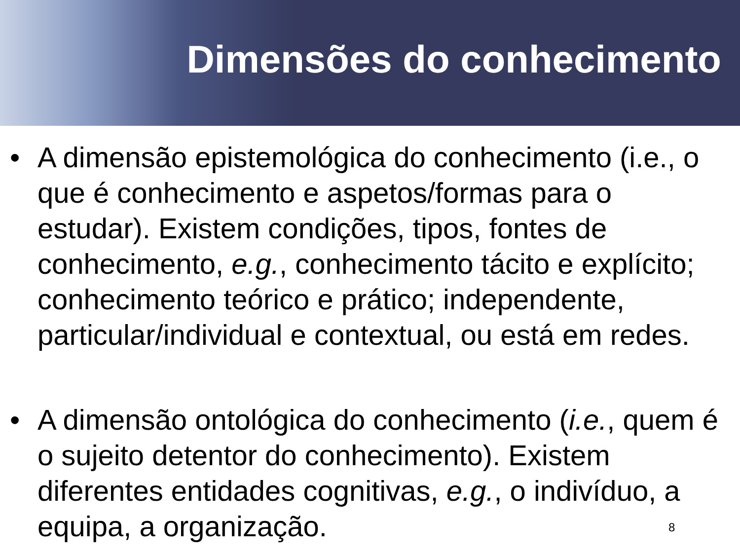Dimensões do conhecimento
• A dimensão epistemológica do conhecimento (i.e., o que é conhecimento e aspetos/formas para o estudar). Existem condições, tipos, fontes de conhecimento, e.g., conhecimento tácito e explícito; conhecimento teórico e prático; independente, particular/individual e contextual, ou está em redes.
• A dimensão ontológica do conhecimento (i.e., quem é o sujeito detentor do conhecimento). Existem diferentes entidades cognitivas, e.g., o indivíduo, a equipa, a organização.
8